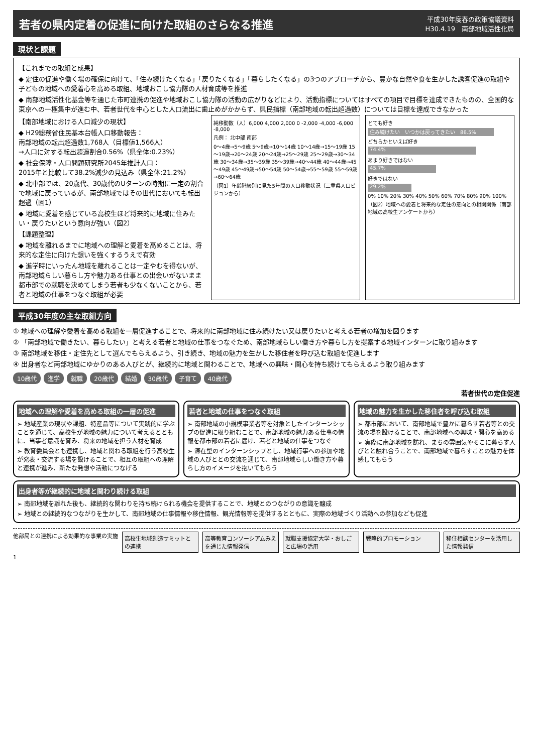若者の県内定着の促進に向けた取組のさらなる推進
平成30年度春の政策協議資料
H30.4.19　南部地域活性化局
現状と課題
【これまでの取組と成果】
◆ 定住の促進や働く場の確保に向けて、「住み続けたくなる」「戻りたくなる」「暮らしたくなる」の3つのアプローチから、豊かな自然や食を生かした誘客促進の取組や子どもの地域への愛着心を高める取組、地域おこし協力隊の人材育成等を推進
◆ 南部地域活性化基金等を通じた市町連携の促進や地域おこし協力隊の活動の広がりなどにより、活動指標についてはすべての項目で目標を達成できたものの、全国的な東京への一極集中が進む中、若者世代を中心とした人口流出に歯止めがかからず、県民指標（南部地域の転出超過数）については目標を達成できなかった
【南部地域における人口減少の現状】
◆ H29総務省住民基本台帳人口移動報告：
南部地域の転出超過数1,768人（目標値1,566人）
→人口に対する転出超過割合0.56%（県全体:0.23%）
◆ 社会保障・人口問題研究所2045年推計人口：
2015年と比較して38.2%減少の見込み（県全体:21.2%）
◆ 北中部では、20歳代、30歳代のUターンの時期に一定の割合で地域に戻っているが、南部地域ではその世代においても転出超過（図1）
◆ 地域に愛着を感じている高校生ほど将来的に地域に住みたい・戻りたいという意向が強い（図2）
【課題整理】
◆ 地域を離れるまでに地域への理解と愛着を高めることは、将来的な定住に向けた想いを強くするうえで有効
◆ 進学時にいったん地域を離れることは一定やむを得ないが、南部地域らしい暮らし方や魅力ある仕事との出会いがないまま都市部での就職を決めてしまう若者も少なくないことから、若者と地域の仕事をつなぐ取組が必要
純移動数（人）6,000 4,000 2,000 0 -2,000 -4,000 -6,000 -8,000
凡例： 北中部 南部
0～4歳→5～9歳 5～9歳→10～14歳 10～14歳→15～19歳 15～19歳→20～24歳 20～24歳→25～29歳 25～29歳→30～34歳 30～34歳→35～39歳 35～39歳→40～44歳 40～44歳→45～49歳 45～49歳→50～54歳 50～54歳→55～59歳 55～59歳→60～64歳
（図1）年齢階級別に見た5年間の人口移動状況（三重県人口ビジョンから）
とても好き
住み続けたい　いつかは戻ってきたい　86.5%
どちらかといえば好き
74.4%
あまり好きではない
45.7%
好きではない
29.2%
0% 10% 20% 30% 40% 50% 60% 70% 80% 90% 100%
（図2）地域への愛着と将来的な定住の意向との相関関係（南部地域の高校生アンケートから）
平成30年度の主な取組方向
① 地域への理解や愛着を高める取組を一層促進することで、将来的に南部地域に住み続けたい又は戻りたいと考える若者の増加を図ります
② 「南部地域で働きたい、暮らしたい」と考える若者と地域の仕事をつなぐため、南部地域らしい働き方や暮らし方を提案する地域インターンに取り組みます
③ 南部地域を移住・定住先として選んでもらえるよう、引き続き、地域の魅力を生かした移住者を呼び込む取組を促進します
④ 出身者など南部地域にゆかりのある人びとが、継続的に地域と関わることで、地域への興味・関心を持ち続けてもらえるよう取り組みます
10歳代 進学 就職 20歳代 結婚 30歳代 子育て 40歳代
若者世代の定住促進
地域への理解や愛着を高める取組の一層の促進
➢ 地域産業の現状や課題、特産品等について実践的に学ぶことを通じて、高校生が地域の魅力について考えるとともに、当事者意識を育み、将来の地域を担う人材を育成
➢ 教育委員会とも連携し、地域と関わる取組を行う高校生が発表・交流する場を設けることで、相互の取組への理解と連携が進み、新たな発想や活動につなげる
若者と地域の仕事をつなぐ取組
➢ 南部地域の小規模事業者等を対象としたインターンシップの促進に取り組むことで、南部地域の魅力ある仕事の情報を都市部の若者に届け、若者と地域の仕事をつなぐ
➢ 滞在型のインターンシップとし、地域行事への参加や地域の人びととの交流を通じて、南部地域らしい働き方や暮らし方のイメージを抱いてもらう
地域の魅力を生かした移住者を呼び込む取組
➢ 都市部において、南部地域で豊かに暮らす若者等との交流の場を設けることで、南部地域への興味・関心を高める
➢ 実際に南部地域を訪れ、まちの雰囲気やそこに暮らす人びとと触れ合うことで、南部地域で暮らすことの魅力を体感してもらう
出身者等が継続的に地域と関わり続ける取組
➢ 南部地域を離れた後も、継続的な関わりを持ち続けられる機会を提供することで、地域とのつながりの意識を醸成
➢ 地域との継続的なつながりを生かして、南部地域の仕事情報や移住情報、観光情報等を提供するとともに、実際の地域づくり活動への参加なども促進
他部局との連携による効果的な事業の実施
高校生地域創造サミットとの連携 高等教育コンソーシアムみえを通じた情報発信
就職支援協定大学・おしごと広場の活用 戦略的プロモーション 移住相談センターを活用した情報発信
1